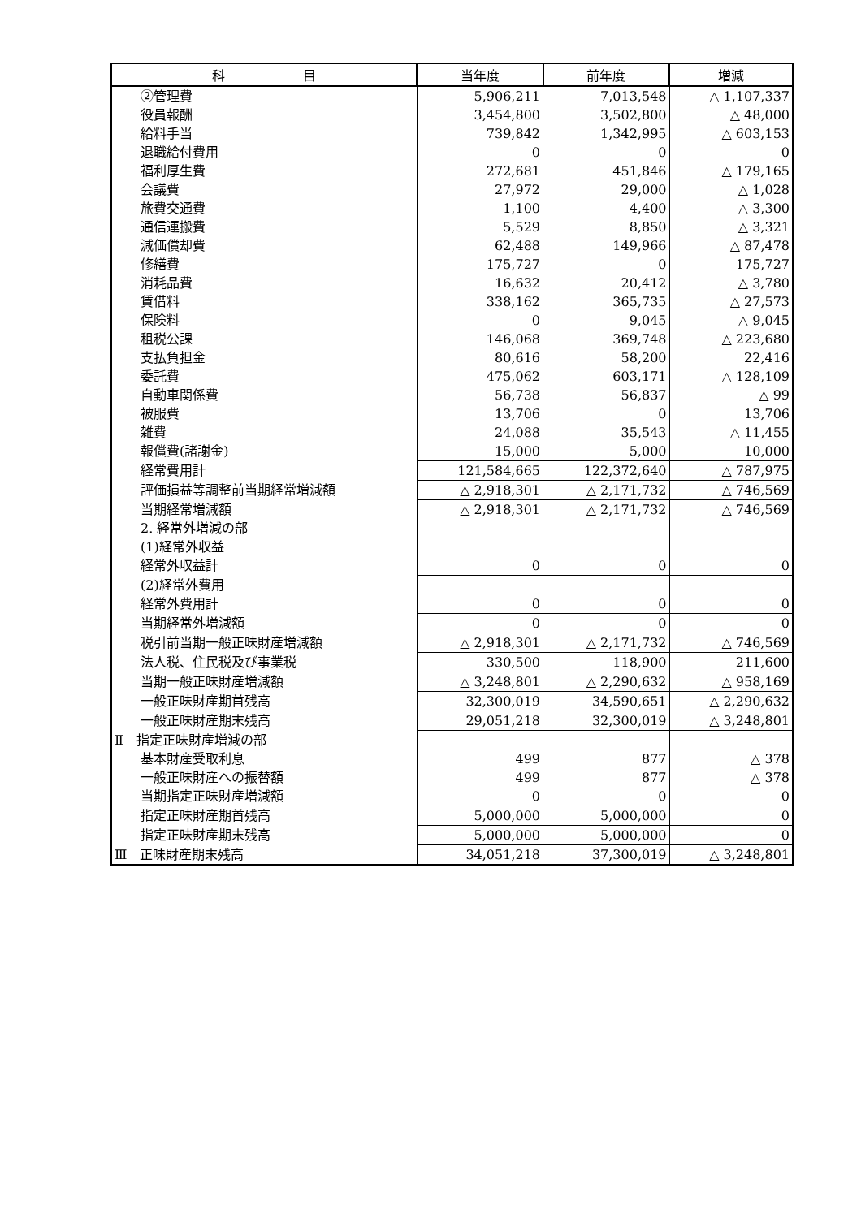| 科 目 | 当年度 | 前年度 | 増減 |
| --- | --- | --- | --- |
| ②管理費 | 5,906,211 | 7,013,548 | △ 1,107,337 |
| 役員報酬 | 3,454,800 | 3,502,800 | △ 48,000 |
| 給料手当 | 739,842 | 1,342,995 | △ 603,153 |
| 退職給付費用 | 0 | 0 | 0 |
| 福利厚生費 | 272,681 | 451,846 | △ 179,165 |
| 会議費 | 27,972 | 29,000 | △ 1,028 |
| 旅費交通費 | 1,100 | 4,400 | △ 3,300 |
| 通信運搬費 | 5,529 | 8,850 | △ 3,321 |
| 減価償却費 | 62,488 | 149,966 | △ 87,478 |
| 修繕費 | 175,727 | 0 | 175,727 |
| 消耗品費 | 16,632 | 20,412 | △ 3,780 |
| 賃借料 | 338,162 | 365,735 | △ 27,573 |
| 保険料 | 0 | 9,045 | △ 9,045 |
| 租税公課 | 146,068 | 369,748 | △ 223,680 |
| 支払負担金 | 80,616 | 58,200 | 22,416 |
| 委託費 | 475,062 | 603,171 | △ 128,109 |
| 自動車関係費 | 56,738 | 56,837 | △ 99 |
| 被服費 | 13,706 | 0 | 13,706 |
| 雑費 | 24,088 | 35,543 | △ 11,455 |
| 報償費(諸謝金) | 15,000 | 5,000 | 10,000 |
| 経常費用計 | 121,584,665 | 122,372,640 | △ 787,975 |
| 評価損益等調整前当期経常増減額 | △ 2,918,301 | △ 2,171,732 | △ 746,569 |
| 当期経常増減額 | △ 2,918,301 | △ 2,171,732 | △ 746,569 |
| 2. 経常外増減の部 | | | |
| (1)経常外収益 | | | |
| 経常外収益計 | 0 | 0 | 0 |
| (2)経常外費用 | | | |
| 経常外費用計 | 0 | 0 | 0 |
| 当期経常外増減額 | 0 | 0 | 0 |
| 税引前当期一般正味財産増減額 | △ 2,918,301 | △ 2,171,732 | △ 746,569 |
| 法人税、住民税及び事業税 | 330,500 | 118,900 | 211,600 |
| 当期一般正味財産増減額 | △ 3,248,801 | △ 2,290,632 | △ 958,169 |
| 一般正味財産期首残高 | 32,300,019 | 34,590,651 | △ 2,290,632 |
| 一般正味財産期末残高 | 29,051,218 | 32,300,019 | △ 3,248,801 |
| Ⅱ 指定正味財産増減の部 | | | |
| 基本財産受取利息 | 499 | 877 | △ 378 |
| 一般正味財産への振替額 | 499 | 877 | △ 378 |
| 当期指定正味財産増減額 | 0 | 0 | 0 |
| 指定正味財産期首残高 | 5,000,000 | 5,000,000 | 0 |
| 指定正味財産期末残高 | 5,000,000 | 5,000,000 | 0 |
| Ⅲ 正味財産期末残高 | 34,051,218 | 37,300,019 | △ 3,248,801 |